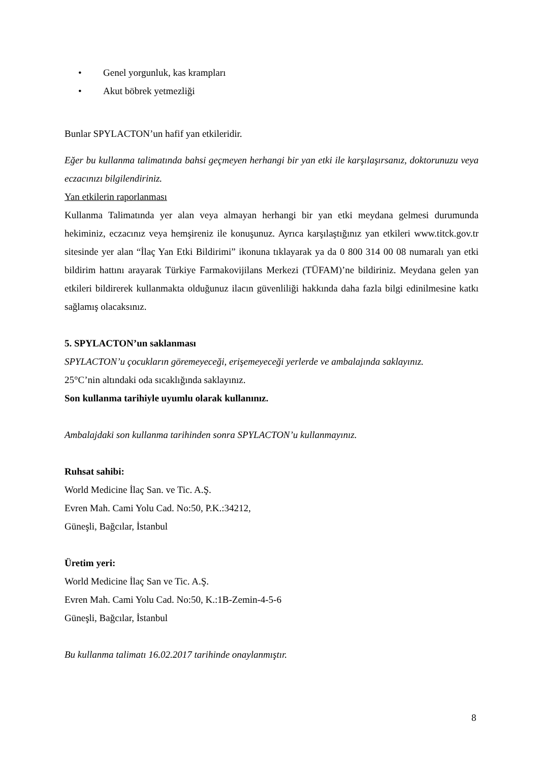• Genel yorgunluk, kas krampları
• Akut böbrek yetmezliği
Bunlar SPYLACTON’un hafif yan etkileridir.
Eğer bu kullanma talimatında bahsi geçmeyen herhangi bir yan etki ile karşılaşırsanız, doktorunuzu veya eczacınızı bilgilendiriniz.
Yan etkilerin raporlanması
Kullanma Talimatında yer alan veya almayan herhangi bir yan etki meydana gelmesi durumunda hekiminiz, eczacınız veya hemşireniz ile konuşunuz. Ayrıca karşılaştığınız yan etkileri www.titck.gov.tr sitesinde yer alan “İlaç Yan Etki Bildirimi” ikonuna tıklayarak ya da 0 800 314 00 08 numaralı yan etki bildirim hattını arayarak Türkiye Farmakovijilans Merkezi (TÜFAM)’ne bildiriniz. Meydana gelen yan etkileri bildirerek kullanmakta olduğunuz ilacın güvenliliği hakkında daha fazla bilgi edinilmesine katkı sağlamış olacaksınız.
5. SPYLACTON’un saklanması
SPYLACTON’u çocukların göremeyeceği, erişemeyeceği yerlerde ve ambalajında saklayınız.
25°C’nin altındaki oda sıcaklığında saklayınız.
Son kullanma tarihiyle uyumlu olarak kullanınız.
Ambalajdaki son kullanma tarihinden sonra SPYLACTON’u kullanmayınız.
Ruhsat sahibi:
World Medicine İlaç San. ve Tic. A.Ş.
Evren Mah. Cami Yolu Cad. No:50, P.K.:34212,
Güneşli, Bağcılar, İstanbul
Üretim yeri:
World Medicine İlaç San ve Tic. A.Ş.
Evren Mah. Cami Yolu Cad. No:50, K.:1B-Zemin-4-5-6
Güneşli, Bağcılar, İstanbul
Bu kullanma talimatı 16.02.2017 tarihinde onaylanmıştır.
8